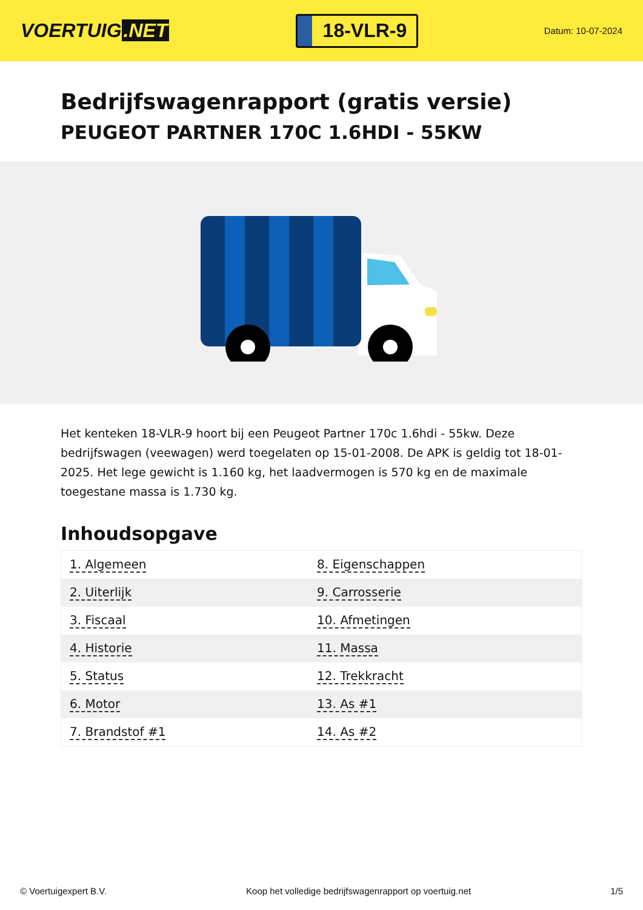VOERTUIG.NET
18-VLR-9
Datum: 10-07-2024
Bedrijfswagenrapport (gratis versie)
PEUGEOT PARTNER 170C 1.6HDI - 55KW
Het kenteken 18-VLR-9 hoort bij een Peugeot Partner 170c 1.6hdi - 55kw. Deze bedrijfswagen (veewagen) werd toegelaten op 15-01-2008. De APK is geldig tot 18-01-2025. Het lege gewicht is 1.160 kg, het laadvermogen is 570 kg en de maximale toegestane massa is 1.730 kg.
Inhoudsopgave
| 1. Algemeen | 8. Eigenschappen |
| 2. Uiterlijk | 9. Carrosserie |
| 3. Fiscaal | 10. Afmetingen |
| 4. Historie | 11. Massa |
| 5. Status | 12. Trekkracht |
| 6. Motor | 13. As #1 |
| 7. Brandstof #1 | 14. As #2 |
© Voertuigexpert B.V. Koop het volledige bedrijfswagenrapport op voertuig.net 1/5